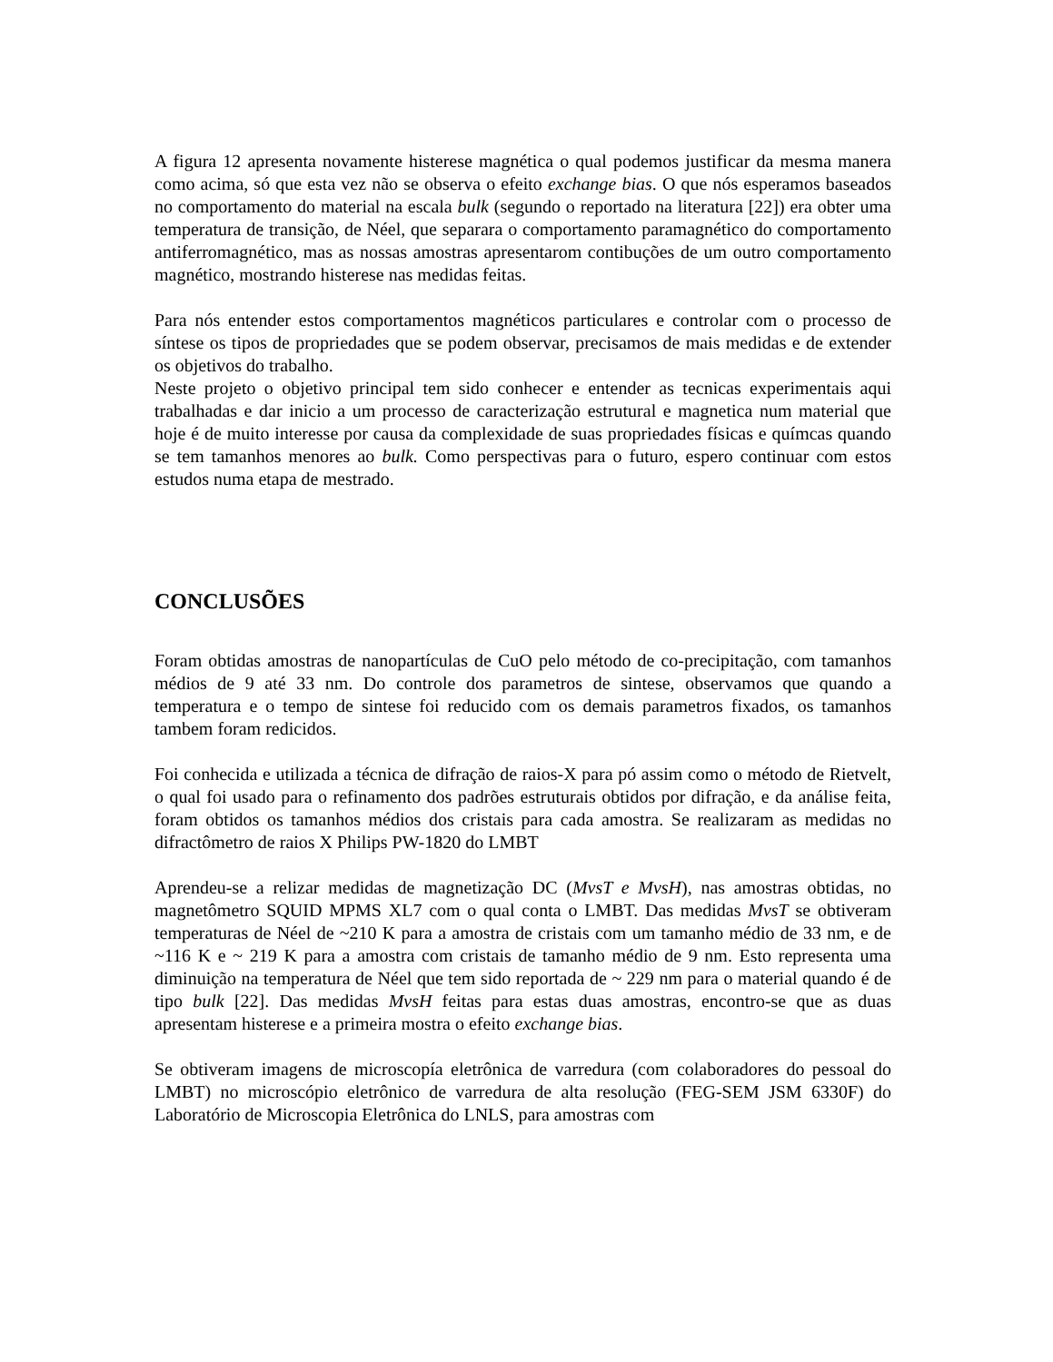A figura 12 apresenta novamente histerese magnética o qual podemos justificar da mesma manera como acima, só que esta vez não se observa o efeito exchange bias. O que nós esperamos baseados no comportamento do material na escala bulk (segundo o reportado na literatura [22]) era obter uma temperatura de transição, de Néel, que separara o comportamento paramagnético do comportamento antiferromagnético, mas as nossas amostras apresentarom contibuções de um outro comportamento magnético, mostrando histerese nas medidas feitas.
Para nós entender estos comportamentos magnéticos particulares e controlar com o processo de síntese os tipos de propriedades que se podem observar, precisamos de mais medidas e de extender os objetivos do trabalho.
Neste projeto o objetivo principal tem sido conhecer e entender as tecnicas experimentais aqui trabalhadas e dar inicio a um processo de caracterização estrutural e magnetica num material que hoje é de muito interesse por causa da complexidade de suas propriedades físicas e químcas quando se tem tamanhos menores ao bulk. Como perspectivas para o futuro, espero continuar com estos estudos numa etapa de mestrado.
CONCLUSÕES
Foram obtidas amostras de nanopartículas de CuO pelo método de co-precipitação, com tamanhos médios de 9 até 33 nm. Do controle dos parametros de sintese, observamos que quando a temperatura e o tempo de sintese foi reducido com os demais parametros fixados, os tamanhos tambem foram redicidos.
Foi conhecida e utilizada a técnica de difração de raios-X para pó assim como o método de Rietvelt, o qual foi usado para o refinamento dos padrões estruturais obtidos por difração, e da análise feita, foram obtidos os tamanhos médios dos cristais para cada amostra. Se realizaram as medidas no difractômetro de raios X Philips PW-1820 do LMBT
Aprendeu-se a relizar medidas de magnetização DC (MvsT e MvsH), nas amostras obtidas, no magnetômetro SQUID MPMS XL7 com o qual conta o LMBT. Das medidas MvsT se obtiveram temperaturas de Néel de ~210 K para a amostra de cristais com um tamanho médio de 33 nm, e de ~116 K e ~ 219 K para a amostra com cristais de tamanho médio de 9 nm. Esto representa uma diminuição na temperatura de Néel que tem sido reportada de ~ 229 nm para o material quando é de tipo bulk [22]. Das medidas MvsH feitas para estas duas amostras, encontro-se que as duas apresentam histerese e a primeira mostra o efeito exchange bias.
Se obtiveram imagens de microscopía eletrônica de varredura (com colaboradores do pessoal do LMBT) no microscópio eletrônico de varredura de alta resolução (FEG-SEM JSM 6330F) do Laboratório de Microscopia Eletrônica do LNLS, para amostras com